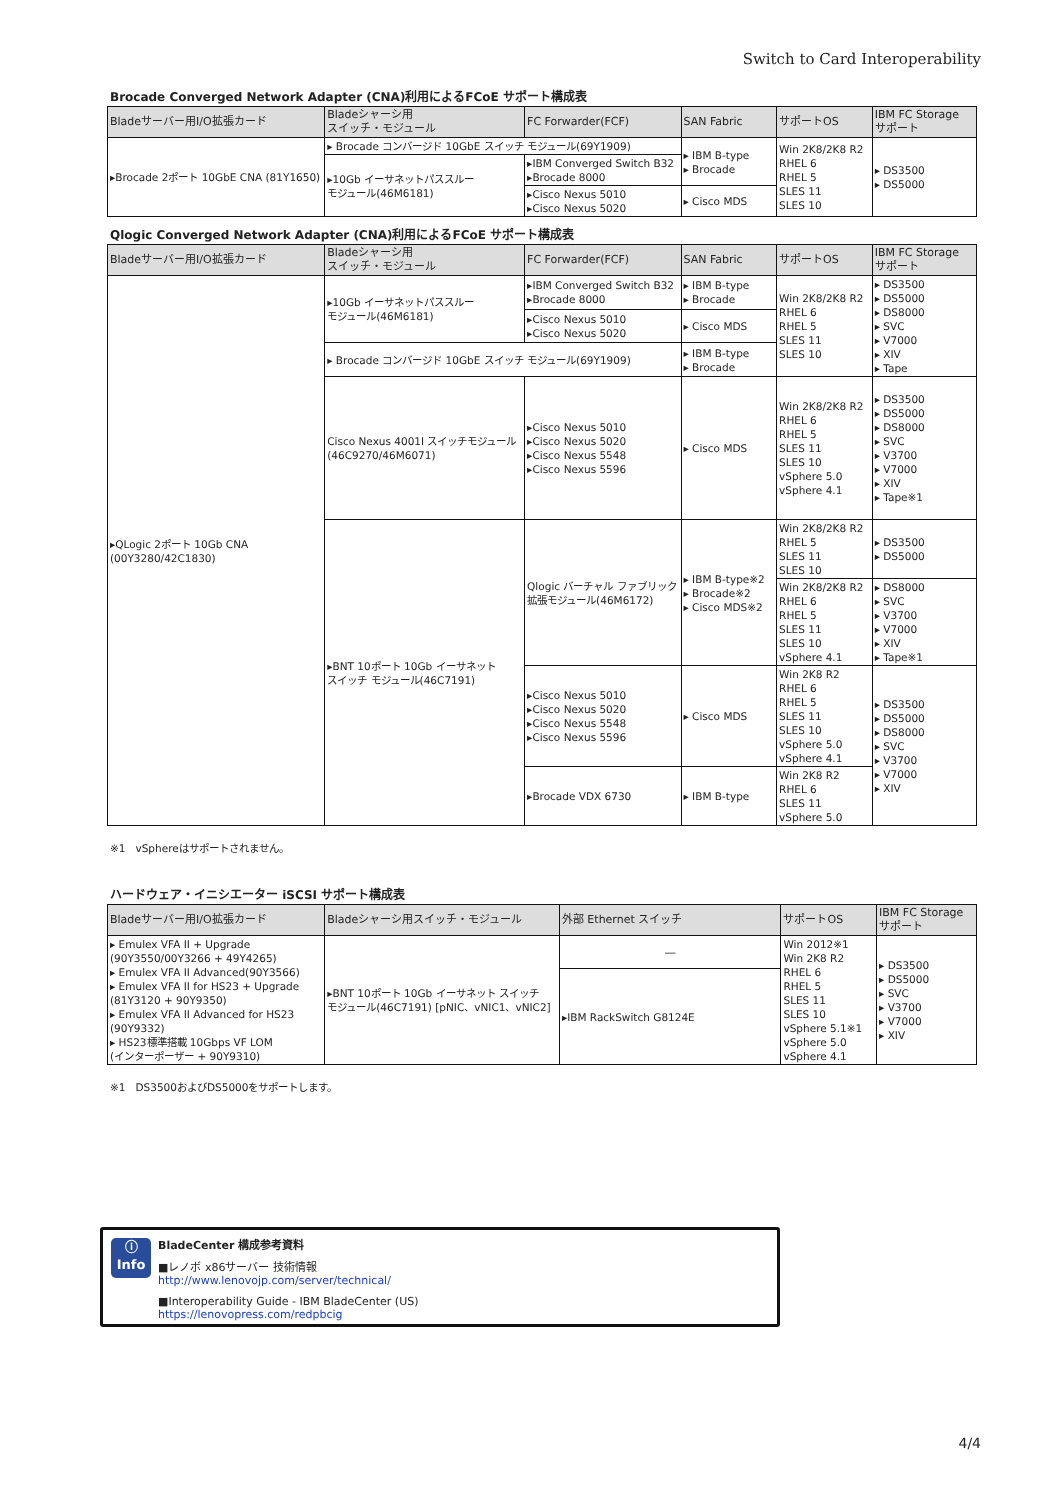Switch to Card Interoperability
Brocade Converged Network Adapter (CNA)利用によるFCoE サポート構成表
| Bladeサーバー用I/O拡張カード | Bladeシャーシ用 スイッチ・モジュール | FC Forwarder(FCF) | SAN Fabric | サポートOS | IBM FC Storage サポート |
| --- | --- | --- | --- | --- | --- |
| ▸Brocade 2ポート 10GbE CNA (81Y1650) | ▸ Brocade コンバージド 10GbE スイッチ モジュール(69Y1909) | | ▸ IBM B-type ▸ Brocade | Win 2K8/2K8 R2 RHEL 6 RHEL 5 SLES 11 SLES 10 | ▸ DS3500 ▸ DS5000 |
| | ▸10Gb イーサネットパススルー モジュール(46M6181) | ▸IBM Converged Switch B32 ▸Brocade 8000 | | | |
| | | ▸Cisco Nexus 5010 ▸Cisco Nexus 5020 | ▸ Cisco MDS | | |
Qlogic Converged Network Adapter (CNA)利用によるFCoE サポート構成表
| Bladeサーバー用I/O拡張カード | Bladeシャーシ用 スイッチ・モジュール | FC Forwarder(FCF) | SAN Fabric | サポートOS | IBM FC Storage サポート |
| --- | --- | --- | --- | --- | --- |
| ▸QLogic 2ポート 10Gb CNA (00Y3280/42C1830) | ▸10Gb イーサネットパススルー モジュール(46M6181) | ▸IBM Converged Switch B32 ▸Brocade 8000 | ▸ IBM B-type ▸ Brocade | Win 2K8/2K8 R2 RHEL 6 RHEL 5 SLES 11 SLES 10 | ▸ DS3500 ▸ DS5000 ▸ DS8000 ▸ SVC ▸ V7000 ▸ XIV ▸ Tape |
| | | ▸Cisco Nexus 5010 ▸Cisco Nexus 5020 | ▸ Cisco MDS | | |
| | ▸ Brocade コンバージド 10GbE スイッチ モジュール(69Y1909) | | ▸ IBM B-type ▸ Brocade | | |
| | Cisco Nexus 4001I スイッチモジュール (46C9270/46M6071) | ▸Cisco Nexus 5010 ▸Cisco Nexus 5020 ▸Cisco Nexus 5548 ▸Cisco Nexus 5596 | ▸ Cisco MDS | Win 2K8/2K8 R2 RHEL 6 RHEL 5 SLES 11 SLES 10 vSphere 5.0 vSphere 4.1 | ▸ DS3500 ▸ DS5000 ▸ DS8000 ▸ SVC ▸ V3700 ▸ V7000 ▸ XIV ▸ Tape※1 |
| | ▸BNT 10ポート 10Gb イーサネット スイッチ モジュール(46C7191) | Qlogic バーチャル ファブリック 拡張モジュール(46M6172) | ▸ IBM B-type※2 ▸ Brocade※2 ▸ Cisco MDS※2 | Win 2K8/2K8 R2 RHEL 5 SLES 11 SLES 10 | ▸ DS3500 ▸ DS5000 |
| | | | | Win 2K8/2K8 R2 RHEL 6 RHEL 5 SLES 11 SLES 10 vSphere 4.1 | ▸ DS8000 ▸ SVC ▸ V3700 ▸ V7000 ▸ XIV ▸ Tape※1 |
| | | ▸Cisco Nexus 5010 ▸Cisco Nexus 5020 ▸Cisco Nexus 5548 ▸Cisco Nexus 5596 | ▸ Cisco MDS | Win 2K8 R2 RHEL 6 RHEL 5 SLES 11 SLES 10 vSphere 5.0 vSphere 4.1 | ▸ DS3500 ▸ DS5000 ▸ DS8000 ▸ SVC ▸ V3700 ▸ V7000 ▸ XIV |
| | | ▸Brocade VDX 6730 | ▸ IBM B-type | Win 2K8 R2 RHEL 6 SLES 11 vSphere 5.0 | |
※1　vSphereはサポートされません。
ハードウェア・イニシエーター iSCSI サポート構成表
| Bladeサーバー用I/O拡張カード | Bladeシャーシ用スイッチ・モジュール | 外部 Ethernet スイッチ | サポートOS | IBM FC Storage サポート |
| --- | --- | --- | --- | --- |
| ▸ Emulex VFA II + Upgrade (90Y3550/00Y3266 + 49Y4265) ▸ Emulex VFA II Advanced(90Y3566) ▸ Emulex VFA II for HS23 + Upgrade (81Y3120 + 90Y9350) ▸ Emulex VFA II Advanced for HS23 (90Y9332) ▸ HS23標準搭載 10Gbps VF LOM (インターポーザー + 90Y9310) | ▸BNT 10ポート 10Gb イーサネット スイッチ モジュール(46C7191) [pNIC、vNIC1、vNIC2] | ― | Win 2012※1 Win 2K8 R2 RHEL 6 RHEL 5 SLES 11 SLES 10 vSphere 5.1※1 vSphere 5.0 vSphere 4.1 | ▸ DS3500 ▸ DS5000 ▸ SVC ▸ V3700 ▸ V7000 ▸ XIV |
| | | ▸IBM RackSwitch G8124E | | |
※1　DS3500およびDS5000をサポートします。
ⓘ
Info
BladeCenter 構成参考資料
■レノボ x86サーバー 技術情報
http://www.lenovojp.com/server/technical/
■Interoperability Guide - IBM BladeCenter (US)
https://lenovopress.com/redpbcig
4/4